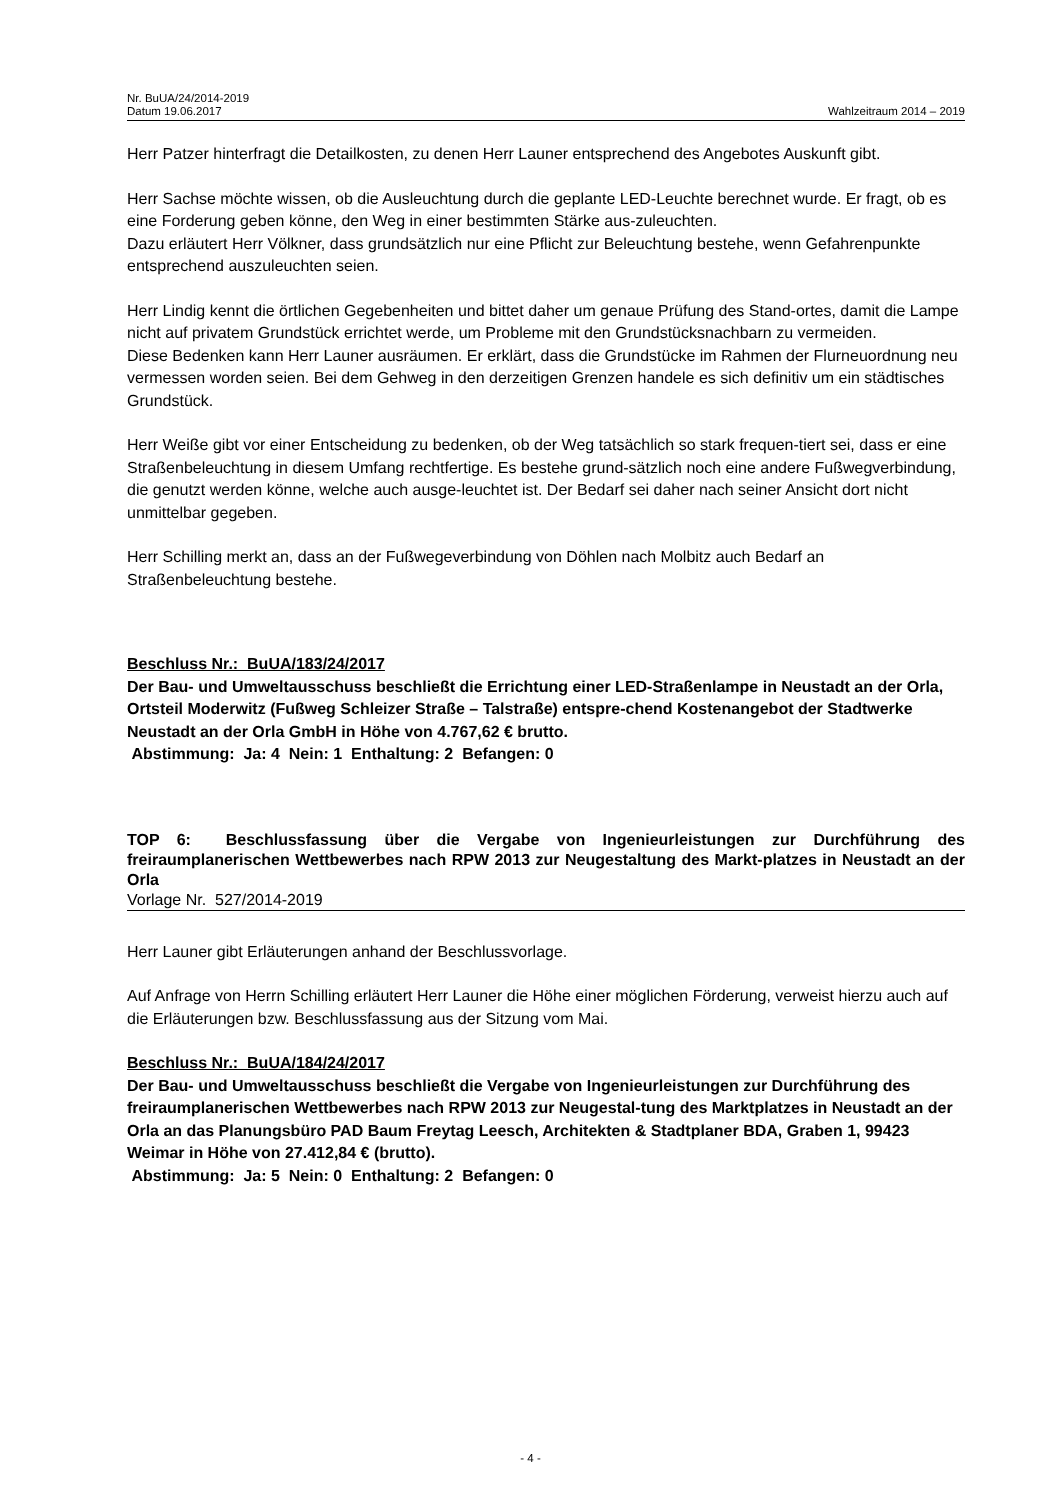Nr. BuUA/24/2014-2019
Datum 19.06.2017 Wahlzeitraum 2014 – 2019
Herr Patzer hinterfragt die Detailkosten, zu denen Herr Launer entsprechend des Angebotes Auskunft gibt.
Herr Sachse möchte wissen, ob die Ausleuchtung durch die geplante LED-Leuchte berechnet wurde. Er fragt, ob es eine Forderung geben könne, den Weg in einer bestimmten Stärke aus-zuleuchten.
Dazu erläutert Herr Völkner, dass grundsätzlich nur eine Pflicht zur Beleuchtung bestehe, wenn Gefahrenpunkte entsprechend auszuleuchten seien.
Herr Lindig kennt die örtlichen Gegebenheiten und bittet daher um genaue Prüfung des Stand-ortes, damit die Lampe nicht auf privatem Grundstück errichtet werde, um Probleme mit den Grundstücksnachbarn zu vermeiden.
Diese Bedenken kann Herr Launer ausräumen. Er erklärt, dass die Grundstücke im Rahmen der Flurneuordnung neu vermessen worden seien. Bei dem Gehweg in den derzeitigen Grenzen handele es sich definitiv um ein städtisches Grundstück.
Herr Weiße gibt vor einer Entscheidung zu bedenken, ob der Weg tatsächlich so stark frequen-tiert sei, dass er eine Straßenbeleuchtung in diesem Umfang rechtfertige. Es bestehe grund-sätzlich noch eine andere Fußwegverbindung, die genutzt werden könne, welche auch ausge-leuchtet ist. Der Bedarf sei daher nach seiner Ansicht dort nicht unmittelbar gegeben.
Herr Schilling merkt an, dass an der Fußwegeverbindung von Döhlen nach Molbitz auch Bedarf an Straßenbeleuchtung bestehe.
Beschluss Nr.: BuUA/183/24/2017
Der Bau- und Umweltausschuss beschließt die Errichtung einer LED-Straßenlampe in Neustadt an der Orla, Ortsteil Moderwitz (Fußweg Schleizer Straße – Talstraße) entspre-chend Kostenangebot der Stadtwerke Neustadt an der Orla GmbH in Höhe von 4.767,62 € brutto.
Abstimmung: Ja: 4 Nein: 1 Enthaltung: 2 Befangen: 0
TOP 6: Beschlussfassung über die Vergabe von Ingenieurleistungen zur Durchführung des freiraumplanerischen Wettbewerbes nach RPW 2013 zur Neugestaltung des Markt-platzes in Neustadt an der Orla
Vorlage Nr. 527/2014-2019
Herr Launer gibt Erläuterungen anhand der Beschlussvorlage.
Auf Anfrage von Herrn Schilling erläutert Herr Launer die Höhe einer möglichen Förderung, verweist hierzu auch auf die Erläuterungen bzw. Beschlussfassung aus der Sitzung vom Mai.
Beschluss Nr.: BuUA/184/24/2017
Der Bau- und Umweltausschuss beschließt die Vergabe von Ingenieurleistungen zur Durchführung des freiraumplanerischen Wettbewerbes nach RPW 2013 zur Neugestal-tung des Marktplatzes in Neustadt an der Orla an das Planungsbüro PAD Baum Freytag Leesch, Architekten & Stadtplaner BDA, Graben 1, 99423 Weimar in Höhe von 27.412,84 € (brutto).
Abstimmung: Ja: 5 Nein: 0 Enthaltung: 2 Befangen: 0
- 4 -